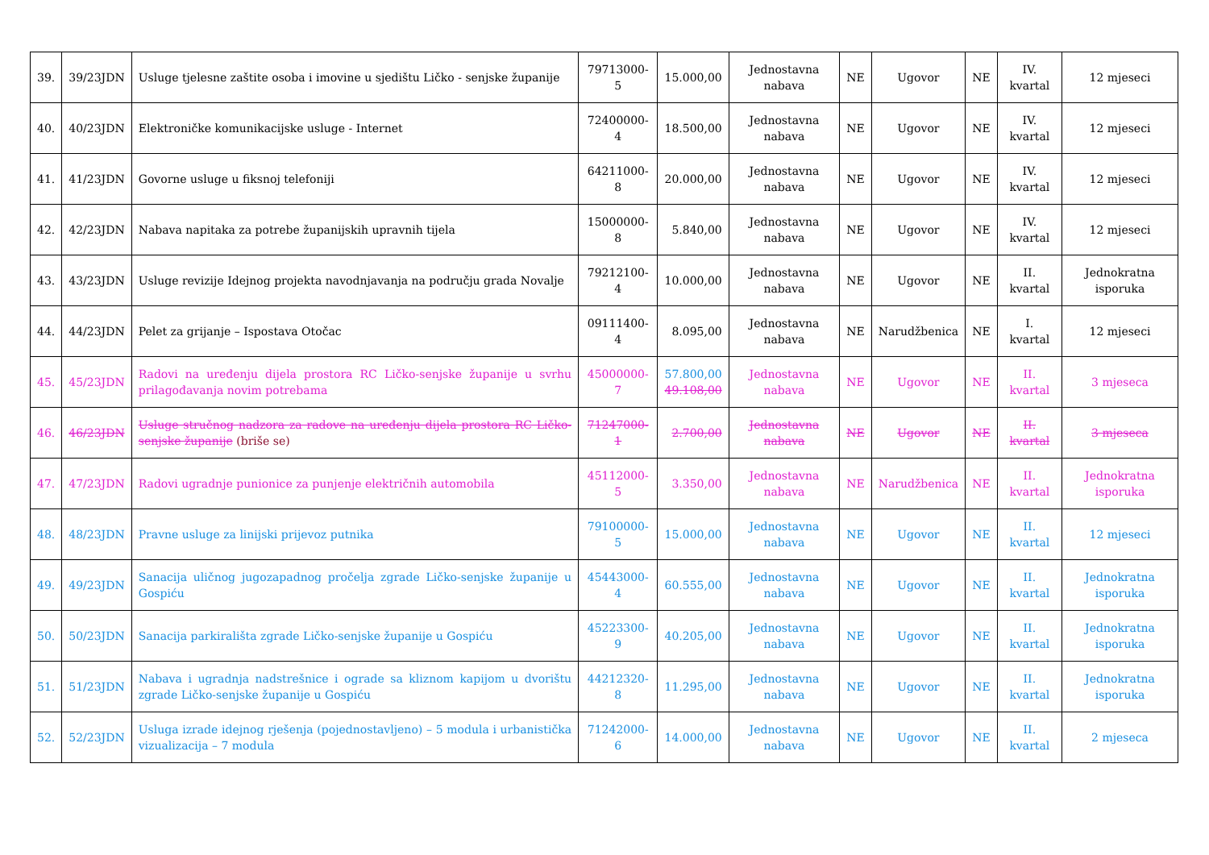| 39. | 39/23JDN | Usluge tjelesne zaštite osoba i imovine u sjedištu Ličko - senjske županije | 79713000-5 | 15.000,00 | Jednostavna nabava | NE | Ugovor | NE | IV. kvartal | 12 mjeseci |
| 40. | 40/23JDN | Elektroničke komunikacijske usluge - Internet | 72400000-4 | 18.500,00 | Jednostavna nabava | NE | Ugovor | NE | IV. kvartal | 12 mjeseci |
| 41. | 41/23JDN | Govorne usluge u fiksnoj telefoniji | 64211000-8 | 20.000,00 | Jednostavna nabava | NE | Ugovor | NE | IV. kvartal | 12 mjeseci |
| 42. | 42/23JDN | Nabava napitaka za potrebe županijskih upravnih tijela | 15000000-8 | 5.840,00 | Jednostavna nabava | NE | Ugovor | NE | IV. kvartal | 12 mjeseci |
| 43. | 43/23JDN | Usluge revizije Idejnog projekta navodnjavanja na području grada Novalje | 79212100-4 | 10.000,00 | Jednostavna nabava | NE | Ugovor | NE | II. kvartal | Jednokratna isporuka |
| 44. | 44/23JDN | Pelet za grijanje – Ispostava Otočac | 09111400-4 | 8.095,00 | Jednostavna nabava | NE | Narudžbenica | NE | I. kvartal | 12 mjeseci |
| 45. | 45/23JDN | Radovi na uređenju dijela prostora RC Ličko-senjske županije u svrhu prilagođavanja novim potrebama | 45000000-7 | 57.800,00 49.108,00 | Jednostavna nabava | NE | Ugovor | NE | II. kvartal | 3 mjeseca |
| 46. | 46/23JDN | Usluge stručnog nadzora za radove na uređenju dijela prostora RC Ličko-senjske županije (briše se) | 71247000-1 | 2.700,00 | Jednostavna nabava | NE | Ugovor | NE | II. kvartal | 3 mjeseca |
| 47. | 47/23JDN | Radovi ugradnje punionice za punjenje električnih automobila | 45112000-5 | 3.350,00 | Jednostavna nabava | NE | Narudžbenica | NE | II. kvartal | Jednokratna isporuka |
| 48. | 48/23JDN | Pravne usluge za linijski prijevoz putnika | 79100000-5 | 15.000,00 | Jednostavna nabava | NE | Ugovor | NE | II. kvartal | 12 mjeseci |
| 49. | 49/23JDN | Sanacija uličnog jugozapadnog pročelja zgrade Ličko-senjske županije u Gospiću | 45443000-4 | 60.555,00 | Jednostavna nabava | NE | Ugovor | NE | II. kvartal | Jednokratna isporuka |
| 50. | 50/23JDN | Sanacija parkirališta zgrade Ličko-senjske županije u Gospiću | 45223300-9 | 40.205,00 | Jednostavna nabava | NE | Ugovor | NE | II. kvartal | Jednokratna isporuka |
| 51. | 51/23JDN | Nabava i ugradnja nadstrešnice i ograde sa kliznom kapijom u dvorištu zgrade Ličko-senjske županije u Gospiću | 44212320-8 | 11.295,00 | Jednostavna nabava | NE | Ugovor | NE | II. kvartal | Jednokratna isporuka |
| 52. | 52/23JDN | Usluga izrade idejnog rješenja (pojednostavljeno) – 5 modula i urbanistička vizualizacija – 7 modula | 71242000-6 | 14.000,00 | Jednostavna nabava | NE | Ugovor | NE | II. kvartal | 2 mjeseca |